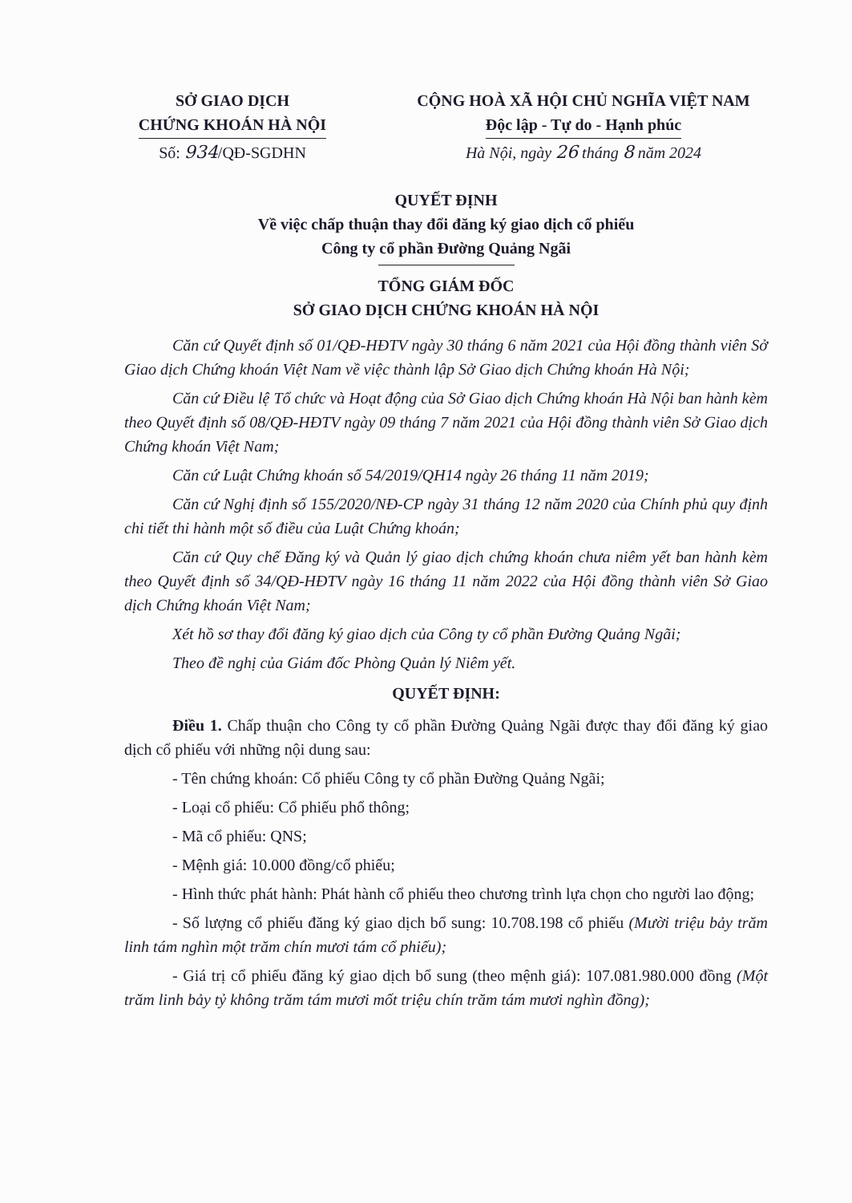SỞ GIAO DỊCH
CHỨNG KHOÁN HÀ NỘI
Số: 934/QĐ-SGDHN
CỘNG HOÀ XÃ HỘI CHỦ NGHĨA VIỆT NAM
Độc lập - Tự do - Hạnh phúc
Hà Nội, ngày 26 tháng 8 năm 2024
QUYẾT ĐỊNH
Về việc chấp thuận thay đổi đăng ký giao dịch cổ phiếu
Công ty cổ phần Đường Quảng Ngãi
TỔNG GIÁM ĐỐC
SỞ GIAO DỊCH CHỨNG KHOÁN HÀ NỘI
Căn cứ Quyết định số 01/QĐ-HĐTV ngày 30 tháng 6 năm 2021 của Hội đồng thành viên Sở Giao dịch Chứng khoán Việt Nam về việc thành lập Sở Giao dịch Chứng khoán Hà Nội;
Căn cứ Điều lệ Tổ chức và Hoạt động của Sở Giao dịch Chứng khoán Hà Nội ban hành kèm theo Quyết định số 08/QĐ-HĐTV ngày 09 tháng 7 năm 2021 của Hội đồng thành viên Sở Giao dịch Chứng khoán Việt Nam;
Căn cứ Luật Chứng khoán số 54/2019/QH14 ngày 26 tháng 11 năm 2019;
Căn cứ Nghị định số 155/2020/NĐ-CP ngày 31 tháng 12 năm 2020 của Chính phủ quy định chi tiết thi hành một số điều của Luật Chứng khoán;
Căn cứ Quy chế Đăng ký và Quản lý giao dịch chứng khoán chưa niêm yết ban hành kèm theo Quyết định số 34/QĐ-HĐTV ngày 16 tháng 11 năm 2022 của Hội đồng thành viên Sở Giao dịch Chứng khoán Việt Nam;
Xét hồ sơ thay đổi đăng ký giao dịch của Công ty cổ phần Đường Quảng Ngãi;
Theo đề nghị của Giám đốc Phòng Quản lý Niêm yết.
QUYẾT ĐỊNH:
Điều 1. Chấp thuận cho Công ty cổ phần Đường Quảng Ngãi được thay đổi đăng ký giao dịch cổ phiếu với những nội dung sau:
- Tên chứng khoán: Cổ phiếu Công ty cổ phần Đường Quảng Ngãi;
- Loại cổ phiếu: Cổ phiếu phổ thông;
- Mã cổ phiếu: QNS;
- Mệnh giá: 10.000 đồng/cổ phiếu;
- Hình thức phát hành: Phát hành cổ phiếu theo chương trình lựa chọn cho người lao động;
- Số lượng cổ phiếu đăng ký giao dịch bổ sung: 10.708.198 cổ phiếu (Mười triệu bảy trăm linh tám nghìn một trăm chín mươi tám cổ phiếu);
- Giá trị cổ phiếu đăng ký giao dịch bổ sung (theo mệnh giá): 107.081.980.000 đồng (Một trăm linh bảy tỷ không trăm tám mươi mốt triệu chín trăm tám mươi nghìn đồng);